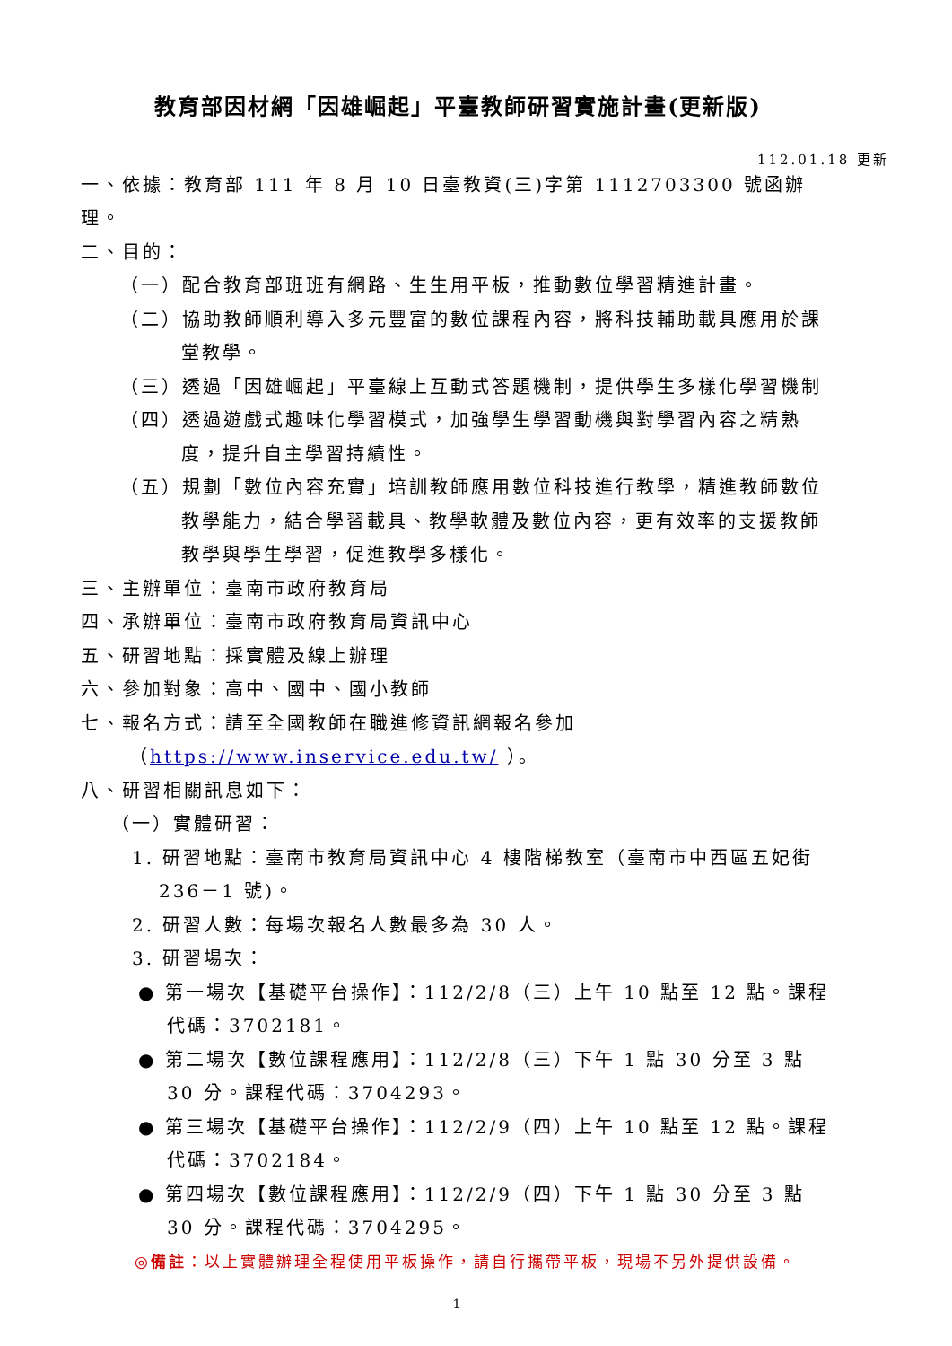教育部因材網「因雄崛起」平臺教師研習實施計畫(更新版)
112.01.18 更新
一、依據：教育部 111 年 8 月 10 日臺教資(三)字第 1112703300 號函辦理。
二、目的：
（一）配合教育部班班有網路、生生用平板，推動數位學習精進計畫。
（二）協助教師順利導入多元豐富的數位課程內容，將科技輔助載具應用於課堂教學。
（三）透過「因雄崛起」平臺線上互動式答題機制，提供學生多樣化學習機制
（四）透過遊戲式趣味化學習模式，加強學生學習動機與對學習內容之精熟度，提升自主學習持續性。
（五）規劃「數位內容充實」培訓教師應用數位科技進行教學，精進教師數位教學能力，結合學習載具、教學軟體及數位內容，更有效率的支援教師教學與學生學習，促進教學多樣化。
三、主辦單位：臺南市政府教育局
四、承辦單位：臺南市政府教育局資訊中心
五、研習地點：採實體及線上辦理
六、參加對象：高中、國中、國小教師
七、報名方式：請至全國教師在職進修資訊網報名參加
（https://www.inservice.edu.tw/ ）。
八、研習相關訊息如下：
（一）實體研習：
1. 研習地點：臺南市教育局資訊中心 4 樓階梯教室（臺南市中西區五妃街 236－1 號)。
2. 研習人數：每場次報名人數最多為 30 人。
3. 研習場次：
● 第一場次【基礎平台操作】：112/2/8（三）上午 10 點至 12 點。課程代碼：3702181。
● 第二場次【數位課程應用】：112/2/8（三）下午 1 點 30 分至 3 點 30 分。課程代碼：3704293。
● 第三場次【基礎平台操作】：112/2/9（四）上午 10 點至 12 點。課程代碼：3702184。
● 第四場次【數位課程應用】：112/2/9（四）下午 1 點 30 分至 3 點 30 分。課程代碼：3704295。
◎備註：以上實體辦理全程使用平板操作，請自行攜帶平板，現場不另外提供設備。
1